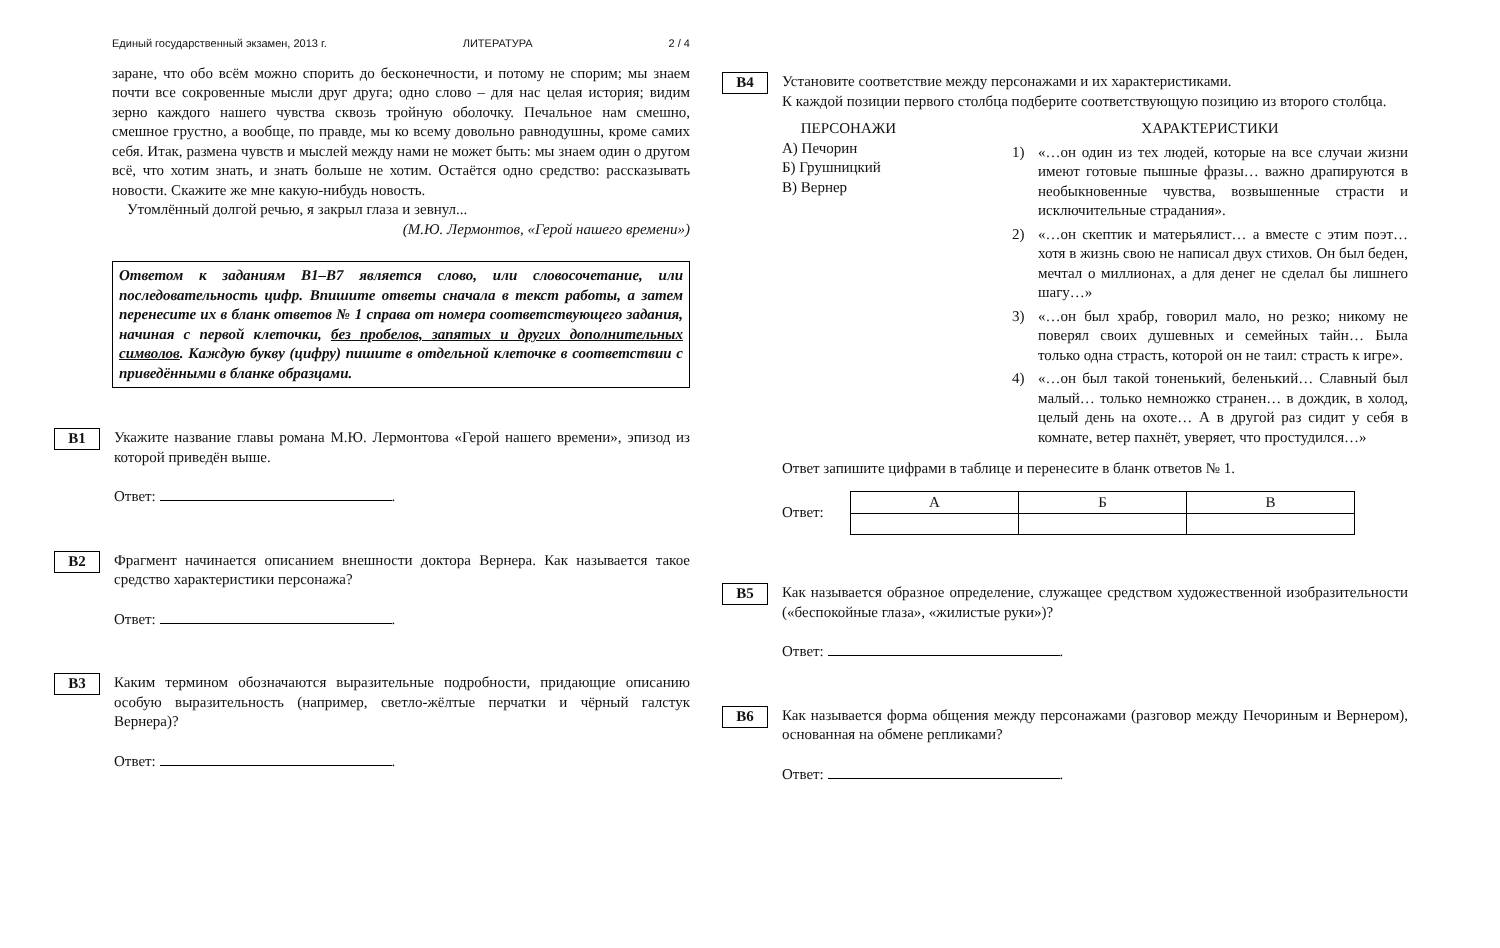Единый государственный экзамен, 2013 г. ЛИТЕРАТУРА 2 / 4
заране, что обо всём можно спорить до бесконечности, и потому не спорим; мы знаем почти все сокровенные мысли друг друга; одно слово – для нас целая история; видим зерно каждого нашего чувства сквозь тройную оболочку. Печальное нам смешно, смешное грустно, а вообще, по правде, мы ко всему довольно равнодушны, кроме самих себя. Итак, размена чувств и мыслей между нами не может быть: мы знаем один о другом всё, что хотим знать, и знать больше не хотим. Остаётся одно средство: рассказывать новости. Скажите же мне какую-нибудь новость.
Утомлённый долгой речью, я закрыл глаза и зевнул...
(М.Ю. Лермонтов, «Герой нашего времени»)
Ответом к заданиям B1–B7 является слово, или словосочетание, или последовательность цифр. Впишите ответы сначала в текст работы, а затем перенесите их в бланк ответов № 1 справа от номера соответствующего задания, начиная с первой клеточки, без пробелов, запятых и других дополнительных символов. Каждую букву (цифру) пишите в отдельной клеточке в соответствии с приведёнными в бланке образцами.
B1
Укажите название главы романа М.Ю. Лермонтова «Герой нашего времени», эпизод из которой приведён выше.
Ответ: .
B2
Фрагмент начинается описанием внешности доктора Вернера. Как называется такое средство характеристики персонажа?
Ответ: .
B3
Каким термином обозначаются выразительные подробности, придающие описанию особую выразительность (например, светло-жёлтые перчатки и чёрный галстук Вернера)?
Ответ: .
B4
Установите соответствие между персонажами и их характеристиками.
К каждой позиции первого столбца подберите соответствующую позицию из второго столбца.
ПЕРСОНАЖИ
А) Печорин
Б) Грушницкий
В) Вернер
ХАРАКТЕРИСТИКИ
1) «…он один из тех людей, которые на все случаи жизни имеют готовые пышные фразы… важно драпируются в необыкновенные чувства, возвышенные страсти и исключительные страдания».
2) «…он скептик и матерьялист… а вместе с этим поэт… хотя в жизнь свою не написал двух стихов. Он был беден, мечтал о миллионах, а для денег не сделал бы лишнего шагу…»
3) «…он был храбр, говорил мало, но резко; никому не поверял своих душевных и семейных тайн… Была только одна страсть, которой он не таил: страсть к игре».
4) «…он был такой тоненький, беленький… Славный был малый… только немножко странен… в дождик, в холод, целый день на охоте… А в другой раз сидит у себя в комнате, ветер пахнёт, уверяет, что простудился…»
Ответ запишите цифрами в таблице и перенесите в бланк ответов № 1.
Ответ:
| А | Б | В |
| --- | --- | --- |
B5
Как называется образное определение, служащее средством художественной изобразительности («беспокойные глаза», «жилистые руки»)?
Ответ: .
B6
Как называется форма общения между персонажами (разговор между Печориным и Вернером), основанная на обмене репликами?
Ответ: .